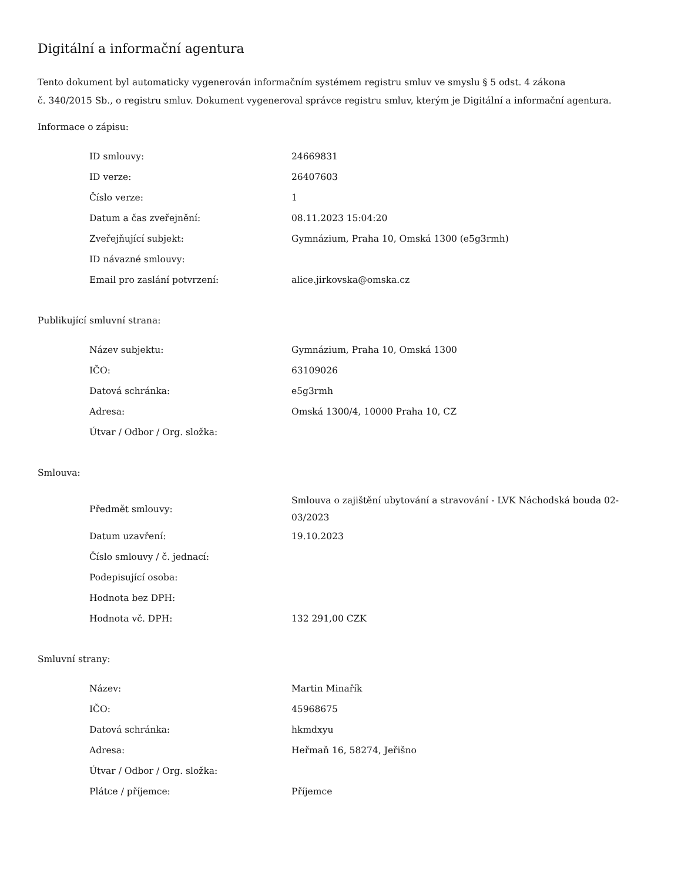Digitální a informační agentura
Tento dokument byl automaticky vygenerován informačním systémem registru smluv ve smyslu § 5 odst. 4 zákona
č. 340/2015 Sb., o registru smluv. Dokument vygeneroval správce registru smluv, kterým je Digitální a informační agentura.
Informace o zápisu:
| ID smlouvy: | 24669831 |
| ID verze: | 26407603 |
| Číslo verze: | 1 |
| Datum a čas zveřejnění: | 08.11.2023 15:04:20 |
| Zveřejňující subjekt: | Gymnázium, Praha 10, Omská 1300 (e5g3rmh) |
| ID návazné smlouvy: | |
| Email pro zaslání potvrzení: | alice.jirkovska@omska.cz |
Publikující smluvní strana:
| Název subjektu: | Gymnázium, Praha 10, Omská 1300 |
| IČO: | 63109026 |
| Datová schránka: | e5g3rmh |
| Adresa: | Omská 1300/4, 10000 Praha 10, CZ |
| Útvar / Odbor / Org. složka: | |
Smlouva:
| Předmět smlouvy: | Smlouva o zajištění ubytování a stravování - LVK Náchodská bouda 02-03/2023 |
| Datum uzavření: | 19.10.2023 |
| Číslo smlouvy / č. jednací: | |
| Podepisující osoba: | |
| Hodnota bez DPH: | |
| Hodnota vč. DPH: | 132 291,00 CZK |
Smluvní strany:
| Název: | Martin Minařík |
| IČO: | 45968675 |
| Datová schránka: | hkmdxyu |
| Adresa: | Heřmaň 16, 58274, Jeřišno |
| Útvar / Odbor / Org. složka: | |
| Plátce / příjemce: | Příjemce |